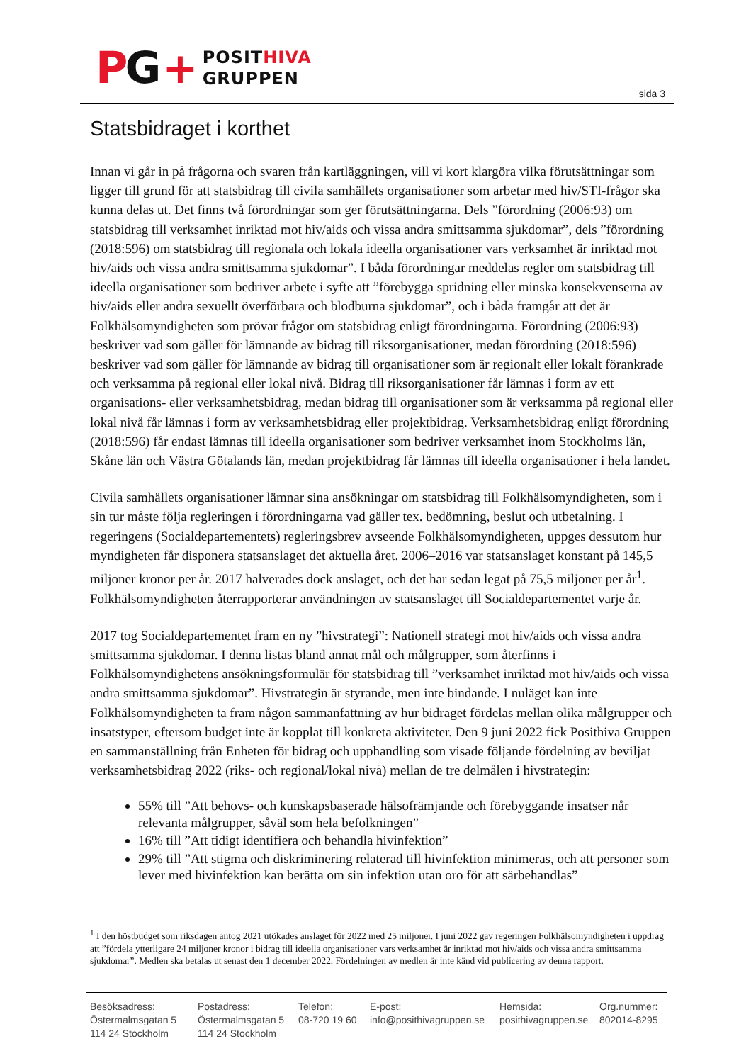PG +
POSITHIVA
GRUPPEN
sida 3
Statsbidraget i korthet
Innan vi går in på frågorna och svaren från kartläggningen, vill vi kort klargöra vilka förutsättningar som ligger till grund för att statsbidrag till civila samhällets organisationer som arbetar med hiv/STI-frågor ska kunna delas ut. Det finns två förordningar som ger förutsättningarna. Dels ”förordning (2006:93) om statsbidrag till verksamhet inriktad mot hiv/aids och vissa andra smittsamma sjukdomar”, dels ”förordning (2018:596) om statsbidrag till regionala och lokala ideella organisationer vars verksamhet är inriktad mot hiv/aids och vissa andra smittsamma sjukdomar”. I båda förordningar meddelas regler om statsbidrag till ideella organisationer som bedriver arbete i syfte att ”förebygga spridning eller minska konsekvenserna av hiv/aids eller andra sexuellt överförbara och blodburna sjukdomar”, och i båda framgår att det är Folkhälsomyndigheten som prövar frågor om statsbidrag enligt förordningarna. Förordning (2006:93) beskriver vad som gäller för lämnande av bidrag till riksorganisationer, medan förordning (2018:596) beskriver vad som gäller för lämnande av bidrag till organisationer som är regionalt eller lokalt förankrade och verksamma på regional eller lokal nivå. Bidrag till riksorganisationer får lämnas i form av ett organisations- eller verksamhetsbidrag, medan bidrag till organisationer som är verksamma på regional eller lokal nivå får lämnas i form av verksamhetsbidrag eller projektbidrag. Verksamhetsbidrag enligt förordning (2018:596) får endast lämnas till ideella organisationer som bedriver verksamhet inom Stockholms län, Skåne län och Västra Götalands län, medan projektbidrag får lämnas till ideella organisationer i hela landet.
Civila samhällets organisationer lämnar sina ansökningar om statsbidrag till Folkhälsomyndigheten, som i sin tur måste följa regleringen i förordningarna vad gäller tex. bedömning, beslut och utbetalning. I regeringens (Socialdepartementets) regleringsbrev avseende Folkhälsomyndigheten, uppges dessutom hur myndigheten får disponera statsanslaget det aktuella året. 2006–2016 var statsanslaget konstant på 145,5 miljoner kronor per år. 2017 halverades dock anslaget, och det har sedan legat på 75,5 miljoner per år<sup>1</sup>. Folkhälsomyndigheten återrapporterar användningen av statsanslaget till Socialdepartementet varje år.
2017 tog Socialdepartementet fram en ny ”hivstrategi”: Nationell strategi mot hiv/aids och vissa andra smittsamma sjukdomar. I denna listas bland annat mål och målgrupper, som återfinns i Folkhälsomyndighetens ansökningsformulär för statsbidrag till ”verksamhet inriktad mot hiv/aids och vissa andra smittsamma sjukdomar”. Hivstrategin är styrande, men inte bindande. I nuläget kan inte Folkhälsomyndigheten ta fram någon sammanfattning av hur bidraget fördelas mellan olika målgrupper och insatstyper, eftersom budget inte är kopplat till konkreta aktiviteter. Den 9 juni 2022 fick Posithiva Gruppen en sammanställning från Enheten för bidrag och upphandling som visade följande fördelning av beviljat verksamhetsbidrag 2022 (riks- och regional/lokal nivå) mellan de tre delmålen i hivstrategin:
55% till ”Att behovs- och kunskapsbaserade hälsofrämjande och förebyggande insatser når relevanta målgrupper, såväl som hela befolkningen”
16% till ”Att tidigt identifiera och behandla hivinfektion”
29% till ”Att stigma och diskriminering relaterad till hivinfektion minimeras, och att personer som lever med hivinfektion kan berätta om sin infektion utan oro för att särbehandlas”
<sup>1</sup> I den höstbudget som riksdagen antog 2021 utökades anslaget för 2022 med 25 miljoner. I juni 2022 gav regeringen Folkhälsomyndigheten i uppdrag att ”fördela ytterligare 24 miljoner kronor i bidrag till ideella organisationer vars verksamhet är inriktad mot hiv/aids och vissa andra smittsamma sjukdomar”. Medlen ska betalas ut senast den 1 december 2022. Fördelningen av medlen är inte känd vid publicering av denna rapport.
Besöksadress:
Östermalmsgatan 5
114 24 Stockholm
Postadress:
Östermalmsgatan 5
114 24 Stockholm
Telefon:
08-720 19 60
E-post:
info@posithivagruppen.se
Hemsida:
posithivagruppen.se
Org.nummer:
802014-8295